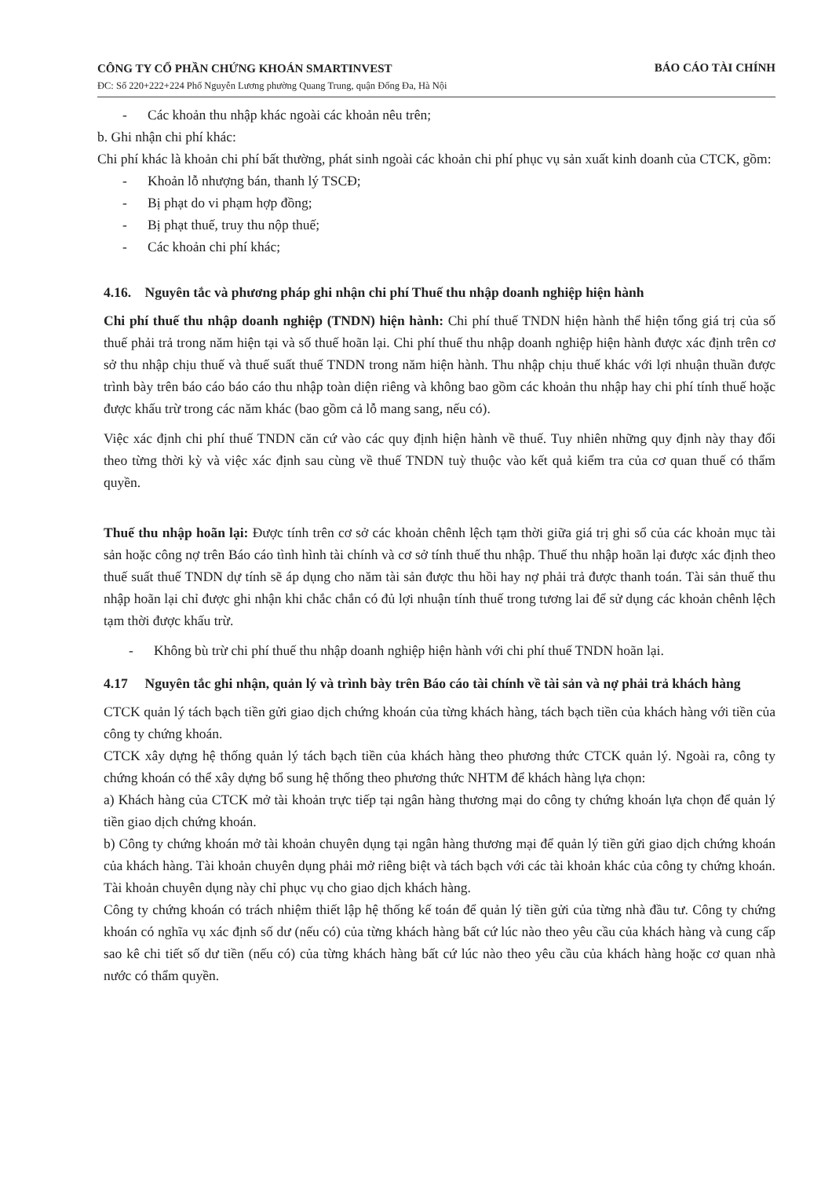CÔNG TY CỔ PHẦN CHỨNG KHOÁN SMARTINVEST
ĐC: Số 220+222+224 Phố Nguyễn Lương phường Quang Trung, quận Đống Đa, Hà Nội
BÁO CÁO TÀI CHÍNH
- Các khoản thu nhập khác ngoài các khoản nêu trên;
b. Ghi nhận chi phí khác:
Chi phí khác là khoản chi phí bất thường, phát sinh ngoài các khoản chi phí phục vụ sản xuất kinh doanh của CTCK, gồm:
- Khoản lỗ nhượng bán, thanh lý TSCĐ;
- Bị phạt do vi phạm hợp đồng;
- Bị phạt thuế, truy thu nộp thuế;
- Các khoản chi phí khác;
4.16. Nguyên tắc và phương pháp ghi nhận chi phí Thuế thu nhập doanh nghiệp hiện hành
Chi phí thuế thu nhập doanh nghiệp (TNDN) hiện hành: Chi phí thuế TNDN hiện hành thể hiện tổng giá trị của số thuế phải trả trong năm hiện tại và số thuế hoãn lại. Chi phí thuế thu nhập doanh nghiệp hiện hành được xác định trên cơ sở thu nhập chịu thuế và thuế suất thuế TNDN trong năm hiện hành. Thu nhập chịu thuế khác với lợi nhuận thuần được trình bày trên báo cáo báo cáo thu nhập toàn diện riêng và không bao gồm các khoản thu nhập hay chi phí tính thuế hoặc được khấu trừ trong các năm khác (bao gồm cả lỗ mang sang, nếu có).
Việc xác định chi phí thuế TNDN căn cứ vào các quy định hiện hành về thuế. Tuy nhiên những quy định này thay đổi theo từng thời kỳ và việc xác định sau cùng về thuế TNDN tuỳ thuộc vào kết quả kiểm tra của cơ quan thuế có thẩm quyền.
Thuế thu nhập hoãn lại: Được tính trên cơ sở các khoản chênh lệch tạm thời giữa giá trị ghi sổ của các khoản mục tài sản hoặc công nợ trên Báo cáo tình hình tài chính và cơ sở tính thuế thu nhập. Thuế thu nhập hoãn lại được xác định theo thuế suất thuế TNDN dự tính sẽ áp dụng cho năm tài sản được thu hồi hay nợ phải trả được thanh toán. Tài sản thuế thu nhập hoãn lại chỉ được ghi nhận khi chắc chắn có đủ lợi nhuận tính thuế trong tương lai để sử dụng các khoản chênh lệch tạm thời được khấu trừ.
- Không bù trừ chi phí thuế thu nhập doanh nghiệp hiện hành với chi phí thuế TNDN hoãn lại.
4.17 Nguyên tắc ghi nhận, quản lý và trình bày trên Báo cáo tài chính về tài sản và nợ phải trả khách hàng
CTCK quản lý tách bạch tiền gửi giao dịch chứng khoán của từng khách hàng, tách bạch tiền của khách hàng với tiền của công ty chứng khoán.
CTCK xây dựng hệ thống quản lý tách bạch tiền của khách hàng theo phương thức CTCK quản lý. Ngoài ra, công ty chứng khoán có thể xây dựng bổ sung hệ thống theo phương thức NHTM để khách hàng lựa chọn:
a) Khách hàng của CTCK mở tài khoản trực tiếp tại ngân hàng thương mại do công ty chứng khoán lựa chọn để quản lý tiền giao dịch chứng khoán.
b) Công ty chứng khoán mở tài khoản chuyên dụng tại ngân hàng thương mại để quản lý tiền gửi giao dịch chứng khoán của khách hàng. Tài khoản chuyên dụng phải mở riêng biệt và tách bạch với các tài khoản khác của công ty chứng khoán. Tài khoản chuyên dụng này chỉ phục vụ cho giao dịch khách hàng.
Công ty chứng khoán có trách nhiệm thiết lập hệ thống kế toán để quản lý tiền gửi của từng nhà đầu tư. Công ty chứng khoán có nghĩa vụ xác định số dư (nếu có) của từng khách hàng bất cứ lúc nào theo yêu cầu của khách hàng và cung cấp sao kê chi tiết số dư tiền (nếu có) của từng khách hàng bất cứ lúc nào theo yêu cầu của khách hàng hoặc cơ quan nhà nước có thẩm quyền.